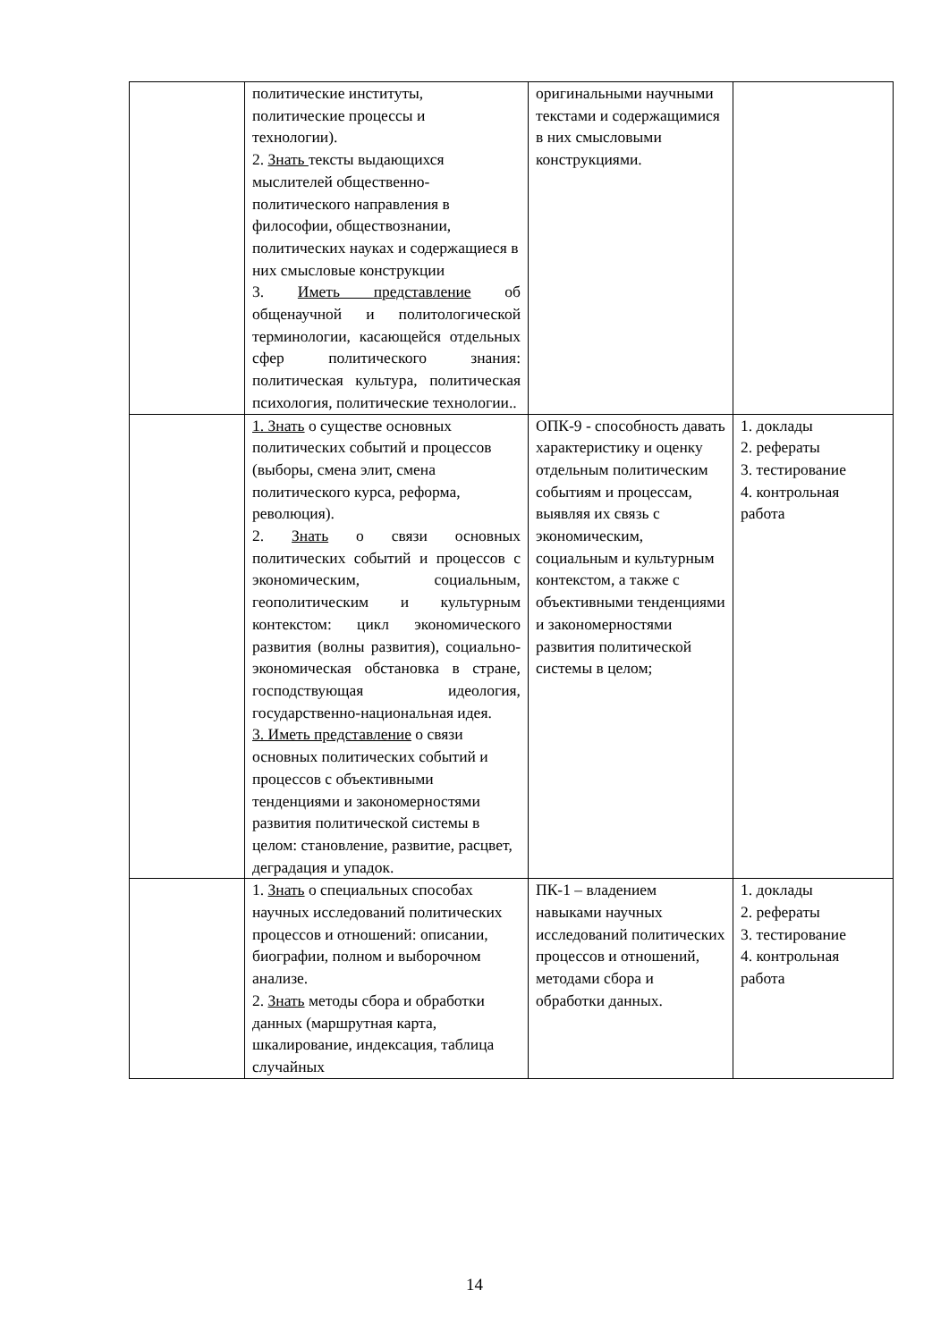| | политические институты, политические процессы и технологии). 2. Знать тексты выдающихся мыслителей общественно-политического направления в философии, обществознании, политических науках и содержащиеся в них смысловые конструкции 3. Иметь представление об общенаучной и политологической терминологии, касающейся отдельных сфер политического знания: политическая культура, политическая психология, политические технологии.. | оригинальными научными текстами и содержащимися в них смысловыми конструкциями. | |
| | 1. Знать о существе основных политических событий и процессов (выборы, смена элит, смена политического курса, реформа, революция). 2. Знать о связи основных политических событий и процессов с экономическим, социальным, геополитическим и культурным контекстом: цикл экономического развития (волны развития), социально-экономическая обстановка в стране, господствующая идеология, государственно-национальная идея. 3. Иметь представление о связи основных политических событий и процессов с объективными тенденциями и закономерностями развития политической системы в целом: становление, развитие, расцвет, деградация и упадок. | ОПК-9 - способность давать характеристику и оценку отдельным политическим событиям и процессам, выявляя их связь с экономическим, социальным и культурным контекстом, а также с объективными тенденциями и закономерностями развития политической системы в целом; | 1. доклады 2. рефераты 3. тестирование 4. контрольная работа |
| | 1. Знать о специальных способах научных исследований политических процессов и отношений: описании, биографии, полном и выборочном анализе. 2. Знать методы сбора и обработки данных (маршрутная карта, шкалирование, индексация, таблица случайных | ПК-1 – владением навыками научных исследований политических процессов и отношений, методами сбора и обработки данных. | 1. доклады 2. рефераты 3. тестирование 4. контрольная работа |
14